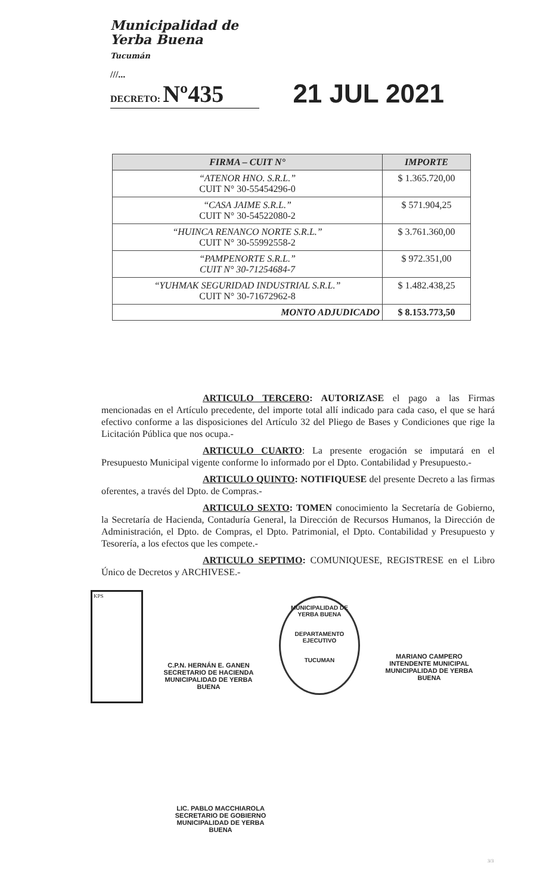Municipalidad de
Yerba Buena
Tucumán
///...
DECRETO: Nº435
21 JUL 2021
| FIRMA – CUIT N° | IMPORTE |
| --- | --- |
| “ATENOR HNO. S.R.L.” CUIT N° 30-55454296-0 | $ 1.365.720,00 |
| “CASA JAIME S.R.L.” CUIT N° 30-54522080-2 | $ 571.904,25 |
| “HUINCA RENANCO NORTE S.R.L.” CUIT N° 30-55992558-2 | $ 3.761.360,00 |
| “PAMPENORTE S.R.L.” CUIT N° 30-71254684-7 | $ 972.351,00 |
| “YUHMAK SEGURIDAD INDUSTRIAL S.R.L.” CUIT N° 30-71672962-8 | $ 1.482.438,25 |
| MONTO ADJUDICADO | $ 8.153.773,50 |
ARTICULO TERCERO: AUTORIZASE el pago a las Firmas mencionadas en el Artículo precedente, del importe total allí indicado para cada caso, el que se hará efectivo conforme a las disposiciones del Artículo 32 del Pliego de Bases y Condiciones que rige la Licitación Pública que nos ocupa.-
ARTICULO CUARTO: La presente erogación se imputará en el Presupuesto Municipal vigente conforme lo informado por el Dpto. Contabilidad y Presupuesto.-
ARTICULO QUINTO: NOTIFIQUESE del presente Decreto a las firmas oferentes, a través del Dpto. de Compras.-
ARTICULO SEXTO: TOMEN conocimiento la Secretaría de Gobierno, la Secretaría de Hacienda, Contaduría General, la Dirección de Recursos Humanos, la Dirección de Administración, el Dpto. de Compras, el Dpto. Patrimonial, el Dpto. Contabilidad y Presupuesto y Tesorería, a los efectos que les compete.-
ARTICULO SEPTIMO: COMUNIQUESE, REGISTRESE en el Libro Único de Decretos y ARCHIVESE.-
KPS
C.P.N. HERNÁN E. GANEN
SECRETARIO DE HACIENDA
MUNICIPALIDAD DE YERBA BUENA
MUNICIPALIDAD DE YERBA BUENA
DEPARTAMENTO
EJECUTIVO
TUCUMAN
MARIANO CAMPERO
INTENDENTE MUNICIPAL
MUNICIPALIDAD DE YERBA BUENA
LIC. PABLO MACCHIAROLA
SECRETARIO DE GOBIERNO
MUNICIPALIDAD DE YERBA BUENA
3/3